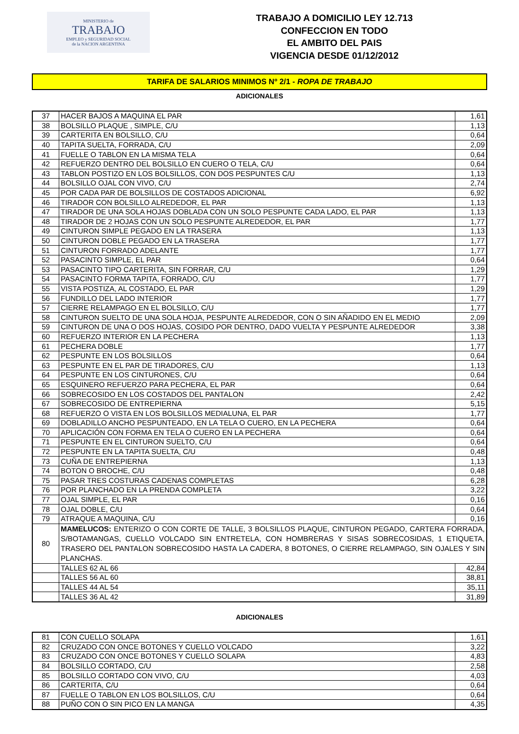MINISTERIO de
TRABAJO
EMPLEO y SEGURIDAD SOCIAL
de la NACION ARGENTINA
TRABAJO A DOMICILIO LEY 12.713
CONFECCION EN TODO
EL AMBITO DEL PAIS
VIGENCIA DESDE 01/12/2012
TARIFA DE SALARIOS MINIMOS Nº 2/1 - ROPA DE TRABAJO
ADICIONALES
| 37 | HACER BAJOS A MAQUINA EL PAR | 1,61 |
| 38 | BOLSILLO PLAQUE , SIMPLE, C/U | 1,13 |
| 39 | CARTERITA EN BOLSILLO, C/U | 0,64 |
| 40 | TAPITA SUELTA, FORRADA, C/U | 2,09 |
| 41 | FUELLE O TABLON EN LA MISMA TELA | 0,64 |
| 42 | REFUERZO DENTRO DEL BOLSILLO EN CUERO O TELA, C/U | 0,64 |
| 43 | TABLON POSTIZO EN LOS BOLSILLOS, CON DOS PESPUNTES C/U | 1,13 |
| 44 | BOLSILLO OJAL CON VIVO, C/U | 2,74 |
| 45 | POR CADA PAR DE BOLSILLOS DE COSTADOS ADICIONAL | 6,92 |
| 46 | TIRADOR CON BOLSILLO ALREDEDOR, EL PAR | 1,13 |
| 47 | TIRADOR DE UNA SOLA HOJAS DOBLADA CON UN SOLO PESPUNTE CADA LADO, EL PAR | 1,13 |
| 48 | TIRADOR DE 2 HOJAS CON UN SOLO PESPUNTE ALREDEDOR, EL PAR | 1,77 |
| 49 | CINTURON SIMPLE PEGADO EN LA TRASERA | 1,13 |
| 50 | CINTURON DOBLE PEGADO EN LA TRASERA | 1,77 |
| 51 | CINTURON FORRADO ADELANTE | 1,77 |
| 52 | PASACINTO SIMPLE, EL PAR | 0,64 |
| 53 | PASACINTO TIPO CARTERITA, SIN FORRAR, C/U | 1,29 |
| 54 | PASACINTO FORMA TAPITA, FORRADO, C/U | 1,77 |
| 55 | VISTA POSTIZA, AL COSTADO, EL PAR | 1,29 |
| 56 | FUNDILLO DEL LADO INTERIOR | 1,77 |
| 57 | CIERRE RELAMPAGO EN EL BOLSILLO, C/U | 1,77 |
| 58 | CINTURON SUELTO DE UNA SOLA HOJA, PESPUNTE ALREDEDOR, CON O SIN AÑADIDO EN EL MEDIO | 2,09 |
| 59 | CINTURON DE UNA O DOS HOJAS, COSIDO POR DENTRO, DADO VUELTA Y PESPUNTE ALREDEDOR | 3,38 |
| 60 | REFUERZO INTERIOR EN LA PECHERA | 1,13 |
| 61 | PECHERA DOBLE | 1,77 |
| 62 | PESPUNTE EN LOS BOLSILLOS | 0,64 |
| 63 | PESPUNTE EN EL PAR DE TIRADORES, C/U | 1,13 |
| 64 | PESPUNTE EN LOS CINTURONES, C/U | 0,64 |
| 65 | ESQUINERO REFUERZO PARA PECHERA, EL PAR | 0,64 |
| 66 | SOBRECOSIDO EN LOS COSTADOS DEL PANTALON | 2,42 |
| 67 | SOBRECOSIDO DE ENTREPIERNA | 5,15 |
| 68 | REFUERZO O VISTA EN LOS BOLSILLOS MEDIALUNA, EL PAR | 1,77 |
| 69 | DOBLADILLO ANCHO PESPUNTEADO, EN LA TELA O CUERO, EN LA PECHERA | 0,64 |
| 70 | APLICACIÓN CON FORMA EN TELA O CUERO EN LA PECHERA | 0,64 |
| 71 | PESPUNTE EN EL CINTURON SUELTO, C/U | 0,64 |
| 72 | PESPUNTE EN LA TAPITA SUELTA, C/U | 0,48 |
| 73 | CUÑA DE ENTREPIERNA | 1,13 |
| 74 | BOTON O BROCHE, C/U | 0,48 |
| 75 | PASAR TRES COSTURAS CADENAS COMPLETAS | 6,28 |
| 76 | POR PLANCHADO EN LA PRENDA COMPLETA | 3,22 |
| 77 | OJAL SIMPLE, EL PAR | 0,16 |
| 78 | OJAL DOBLE, C/U | 0,64 |
| 79 | ATRAQUE A MAQUINA, C/U | 0,16 |
| 80 | MAMELUCOS: ENTERIZO O CON CORTE DE TALLE, 3 BOLSILLOS PLAQUE, CINTURON PEGADO, CARTERA FORRADA, S/BOTAMANGAS, CUELLO VOLCADO SIN ENTRETELA, CON HOMBRERAS Y SISAS SOBRECOSIDAS, 1 ETIQUETA, TRASERO DEL PANTALON SOBRECOSIDO HASTA LA CADERA, 8 BOTONES, O CIERRE RELAMPAGO, SIN OJALES Y SIN PLANCHAS. | |
| | TALLES 62 AL 66 | 42,84 |
| | TALLES 56 AL 60 | 38,81 |
| | TALLES 44 AL 54 | 35,11 |
| | TALLES 36 AL 42 | 31,89 |
ADICIONALES
| 81 | CON CUELLO SOLAPA | 1,61 |
| 82 | CRUZADO CON ONCE BOTONES Y CUELLO VOLCADO | 3,22 |
| 83 | CRUZADO CON ONCE BOTONES Y CUELLO SOLAPA | 4,83 |
| 84 | BOLSILLO CORTADO, C/U | 2,58 |
| 85 | BOLSILLO CORTADO CON VIVO, C/U | 4,03 |
| 86 | CARTERITA, C/U | 0,64 |
| 87 | FUELLE O TABLON EN LOS BOLSILLOS, C/U | 0,64 |
| 88 | PUÑO CON O SIN PICO EN LA MANGA | 4,35 |